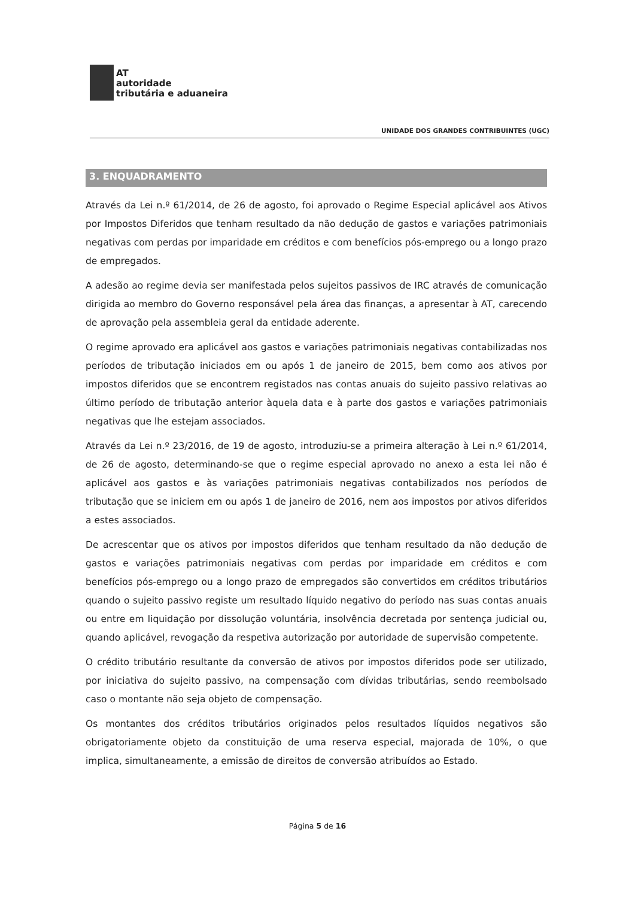AT
autoridade
tributária e aduaneira
UNIDADE DOS GRANDES CONTRIBUINTES (UGC)
3. ENQUADRAMENTO
Através da Lei n.º 61/2014, de 26 de agosto, foi aprovado o Regime Especial aplicável aos Ativos por Impostos Diferidos que tenham resultado da não dedução de gastos e variações patrimoniais negativas com perdas por imparidade em créditos e com benefícios pós-emprego ou a longo prazo de empregados.
A adesão ao regime devia ser manifestada pelos sujeitos passivos de IRC através de comunicação dirigida ao membro do Governo responsável pela área das finanças, a apresentar à AT, carecendo de aprovação pela assembleia geral da entidade aderente.
O regime aprovado era aplicável aos gastos e variações patrimoniais negativas contabilizadas nos períodos de tributação iniciados em ou após 1 de janeiro de 2015, bem como aos ativos por impostos diferidos que se encontrem registados nas contas anuais do sujeito passivo relativas ao último período de tributação anterior àquela data e à parte dos gastos e variações patrimoniais negativas que lhe estejam associados.
Através da Lei n.º 23/2016, de 19 de agosto, introduziu-se a primeira alteração à Lei n.º 61/2014, de 26 de agosto, determinando-se que o regime especial aprovado no anexo a esta lei não é aplicável aos gastos e às variações patrimoniais negativas contabilizados nos períodos de tributação que se iniciem em ou após 1 de janeiro de 2016, nem aos impostos por ativos diferidos a estes associados.
De acrescentar que os ativos por impostos diferidos que tenham resultado da não dedução de gastos e variações patrimoniais negativas com perdas por imparidade em créditos e com benefícios pós-emprego ou a longo prazo de empregados são convertidos em créditos tributários quando o sujeito passivo registe um resultado líquido negativo do período nas suas contas anuais ou entre em liquidação por dissolução voluntária, insolvência decretada por sentença judicial ou, quando aplicável, revogação da respetiva autorização por autoridade de supervisão competente.
O crédito tributário resultante da conversão de ativos por impostos diferidos pode ser utilizado, por iniciativa do sujeito passivo, na compensação com dívidas tributárias, sendo reembolsado caso o montante não seja objeto de compensação.
Os montantes dos créditos tributários originados pelos resultados líquidos negativos são obrigatoriamente objeto da constituição de uma reserva especial, majorada de 10%, o que implica, simultaneamente, a emissão de direitos de conversão atribuídos ao Estado.
Página 5 de 16